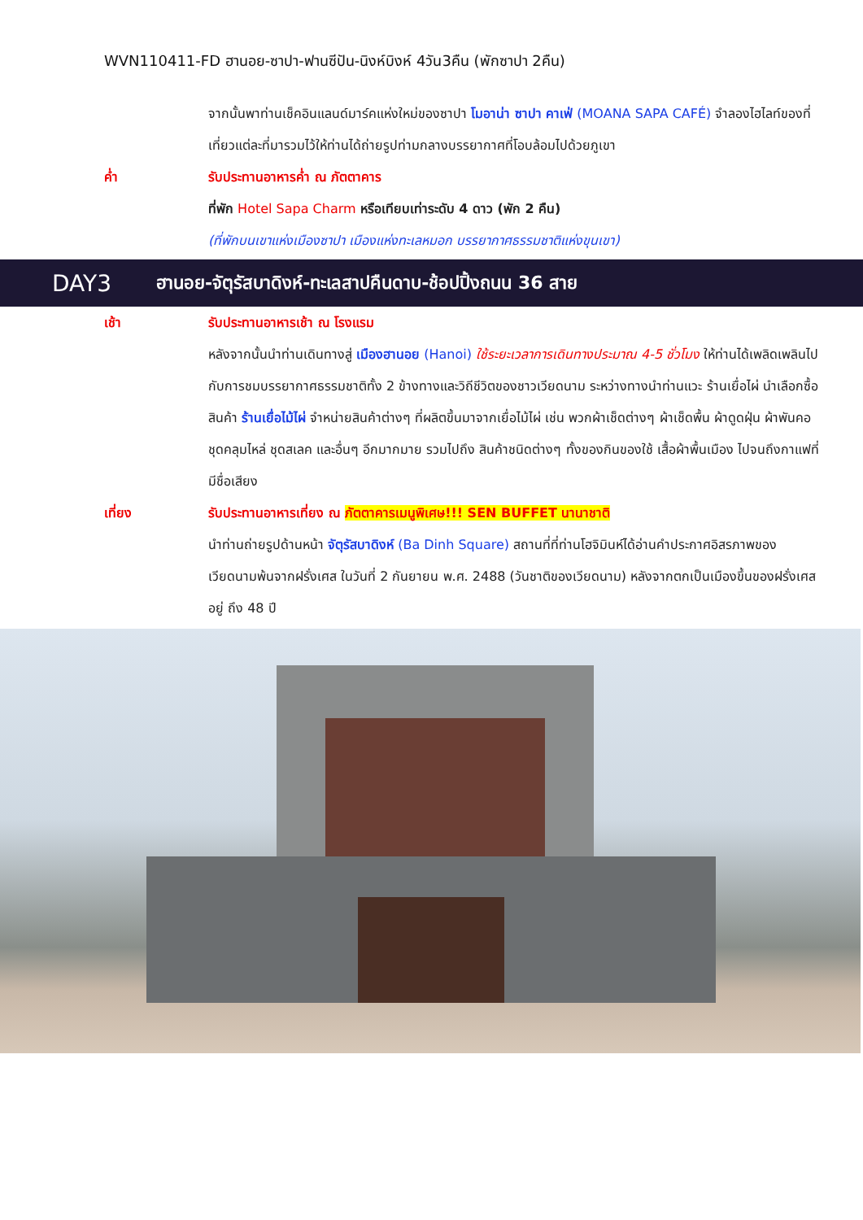WVN110411-FD ฮานอย-ซาปา-ฟานซีปัน-นิงห์บิงห์ 4วัน3คืน (พักซาปา 2คืน)
จากนั้นพาท่านเช็คอินแลนด์มาร์คแห่งใหม่ของซาปา โมอาน่า ซาปา คาเฟ่ (MOANA SAPA CAFÉ) จำลองไฮไลท์ของที่เที่ยวแต่ละที่มารวมไว้ให้ท่านได้ถ่ายรูปท่ามกลางบรรยากาศที่โอบล้อมไปด้วยภูเขา
ค่ำ รับประทานอาหารค่ำ ณ ภัตตาคาร
ที่พัก Hotel Sapa Charm หรือเทียบเท่าระดับ 4 ดาว (พัก 2 คืน)
(ที่พักบนเขาแห่งเมืองซาปา เมืองแห่งทะเลหมอก บรรยากาศธรรมชาติแห่งขุนเขา)
DAY3
ฮานอย-จัตุรัสบาดิงห์-ทะเลสาปคืนดาบ-ช้อปปิ้งถนน 36 สาย
เช้า รับประทานอาหารเช้า ณ โรงแรม
หลังจากนั้นนำท่านเดินทางสู่ เมืองฮานอย (Hanoi) ใช้ระยะเวลาการเดินทางประมาณ 4-5 ชั่วโมง ให้ท่านได้เพลิดเพลินไปกับการชมบรรยากาศธรรมชาติทั้ง 2 ข้างทางและวิถีชีวิตของชาวเวียดนาม ระหว่างทางนำท่านแวะ ร้านเยื่อไผ่ นำเลือกซื้อสินค้า ร้านเยื่อไม้ไผ่ จำหน่ายสินค้าต่างๆ ที่ผลิตขึ้นมาจากเยื่อไม้ไผ่ เช่น พวกผ้าเช็ดต่างๆ ผ้าเช็ดพื้น ผ้าดูดฝุ่น ผ้าพันคอ ชุดคลุมไหล่ ชุดสเลค และอื่นๆ อีกมากมาย รวมไปถึง สินค้าชนิดต่างๆ ทั้งของกินของใช้ เสื้อผ้าพื้นเมือง ไปจนถึงกาแฟที่มีชื่อเสียง
เที่ยง รับประทานอาหารเที่ยง ณ ภัตตาคารเมนูพิเศษ!!! SEN BUFFET นานาชาติ
นำท่านถ่ายรูปด้านหน้า จัตุรัสบาดิงห์ (Ba Dinh Square) สถานที่ที่ท่านโฮจิมินห์ได้อ่านคำประกาศอิสรภาพของเวียดนามพ้นจากฝรั่งเศส ในวันที่ 2 กันยายน พ.ศ. 2488 (วันชาติของเวียดนาม) หลังจากตกเป็นเมืองขึ้นของฝรั่งเศสอยู่ ถึง 48 ปี